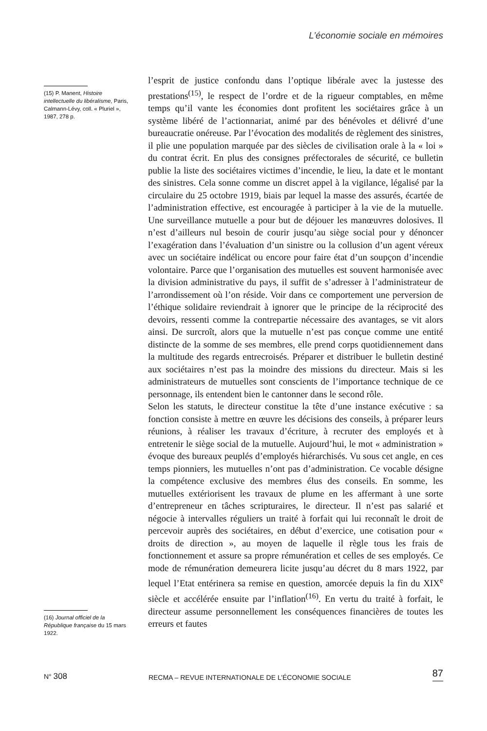L’économie sociale en mémoires
(15) P. Manent, Histoire intellectuelle du libéralisme, Paris, Calmann-Lévy, coll. « Pluriel », 1987, 278 p.
(16) Journal officiel de la République française du 15 mars 1922.
l’esprit de justice confondu dans l’optique libérale avec la justesse des prestations<sup>(15)</sup>, le respect de l’ordre et de la rigueur comptables, en même temps qu’il vante les économies dont profitent les sociétaires grâce à un système libéré de l’actionnariat, animé par des bénévoles et délivré d’une bureaucratie onéreuse. Par l’évocation des modalités de règlement des sinistres, il plie une population marquée par des siècles de civilisation orale à la « loi » du contrat écrit. En plus des consignes préfectorales de sécurité, ce bulletin publie la liste des sociétaires victimes d’incendie, le lieu, la date et le montant des sinistres. Cela sonne comme un discret appel à la vigilance, légalisé par la circulaire du 25 octobre 1919, biais par lequel la masse des assurés, écartée de l’administration effective, est encouragée à participer à la vie de la mutuelle. Une surveillance mutuelle a pour but de déjouer les manœuvres dolosives. Il n’est d’ailleurs nul besoin de courir jusqu’au siège social pour y dénoncer l’exagération dans l’évaluation d’un sinistre ou la collusion d’un agent véreux avec un sociétaire indélicat ou encore pour faire état d’un soupçon d’incendie volontaire. Parce que l’organisation des mutuelles est souvent harmonisée avec la division administrative du pays, il suffit de s’adresser à l’administrateur de l’arrondissement où l’on réside. Voir dans ce comportement une perversion de l’éthique solidaire reviendrait à ignorer que le principe de la réciprocité des devoirs, ressenti comme la contrepartie nécessaire des avantages, se vit alors ainsi. De surcroît, alors que la mutuelle n’est pas conçue comme une entité distincte de la somme de ses membres, elle prend corps quotidiennement dans la multitude des regards entrecroisés. Préparer et distribuer le bulletin destiné aux sociétaires n’est pas la moindre des missions du directeur. Mais si les administrateurs de mutuelles sont conscients de l’importance technique de ce personnage, ils entendent bien le cantonner dans le second rôle.
Selon les statuts, le directeur constitue la tête d’une instance exécutive : sa fonction consiste à mettre en œuvre les décisions des conseils, à préparer leurs réunions, à réaliser les travaux d’écriture, à recruter des employés et à entretenir le siège social de la mutuelle. Aujourd’hui, le mot « administration » évoque des bureaux peuplés d’employés hiérarchisés. Vu sous cet angle, en ces temps pionniers, les mutuelles n’ont pas d’administration. Ce vocable désigne la compétence exclusive des membres élus des conseils. En somme, les mutuelles extériorisent les travaux de plume en les affermant à une sorte d’entrepreneur en tâches scripturaires, le directeur. Il n’est pas salarié et négocie à intervalles réguliers un traité à forfait qui lui reconnaît le droit de percevoir auprès des sociétaires, en début d’exercice, une cotisation pour « droits de direction », au moyen de laquelle il règle tous les frais de fonctionnement et assure sa propre rémunération et celles de ses employés. Ce mode de rémunération demeurera licite jusqu’au décret du 8 mars 1922, par lequel l’Etat entérinera sa remise en question, amorcée depuis la fin du XIX<sup>e</sup> siècle et accélérée ensuite par l’inflation<sup>(16)</sup>. En vertu du traité à forfait, le directeur assume personnellement les conséquences financières de toutes les erreurs et fautes
N° 308 RECMA – REVUE INTERNATIONALE DE L’ÉCONOMIE SOCIALE 87